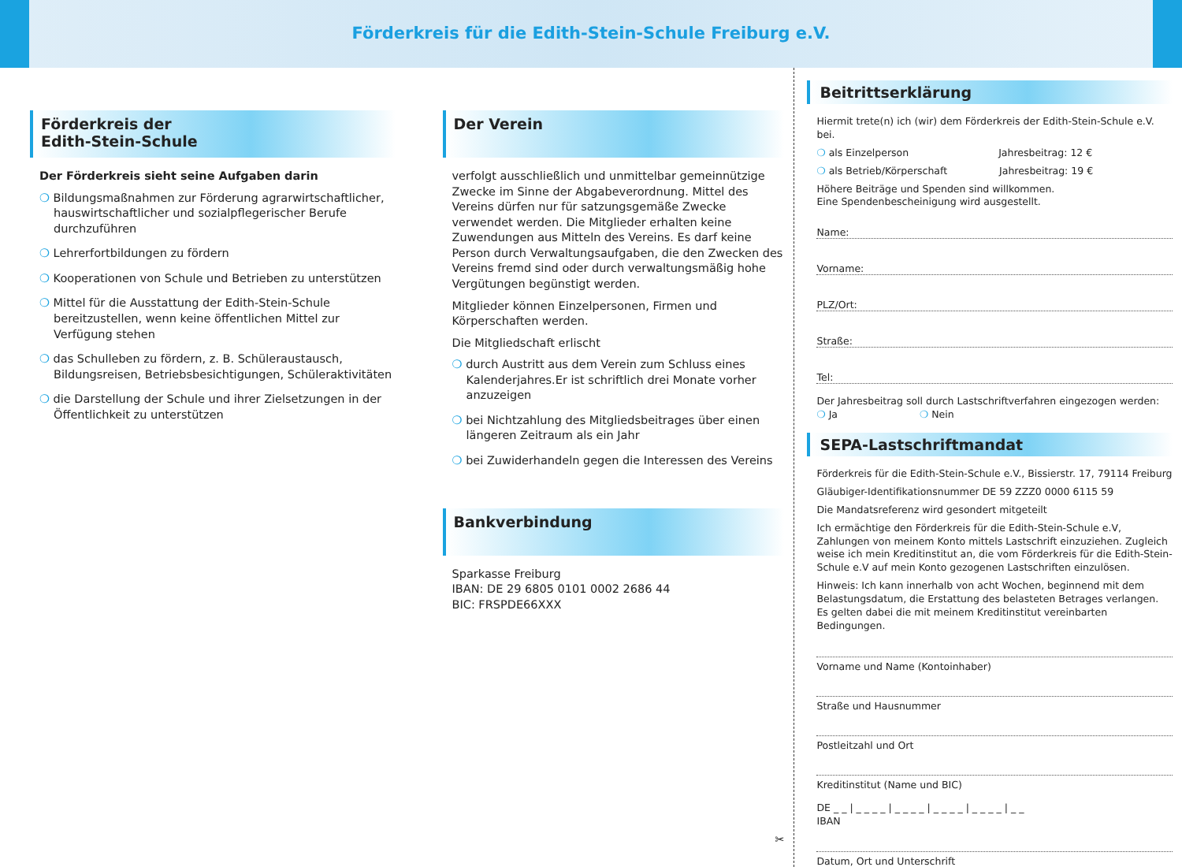Förderkreis für die Edith-Stein-Schule Freiburg e.V.
Förderkreis der
Edith-Stein-Schule
Der Förderkreis sieht seine Aufgaben darin
❍ Bildungsmaßnahmen zur Förderung agrarwirtschaftlicher, hauswirtschaftlicher und sozialpflegerischer Berufe durchzuführen
❍ Lehrerfortbildungen zu fördern
❍ Kooperationen von Schule und Betrieben zu unterstützen
❍ Mittel für die Ausstattung der Edith-Stein-Schule bereitzustellen, wenn keine öffentlichen Mittel zur Verfügung stehen
❍ das Schulleben zu fördern, z. B. Schüleraustausch, Bildungsreisen, Betriebsbesichtigungen, Schüleraktivitäten
❍ die Darstellung der Schule und ihrer Zielsetzungen in der Öffentlichkeit zu unterstützen
Der Verein
verfolgt ausschließlich und unmittelbar gemeinnützige Zwecke im Sinne der Abgabeverordnung. Mittel des Vereins dürfen nur für satzungsgemäße Zwecke verwendet werden. Die Mitglieder erhalten keine Zuwendungen aus Mitteln des Vereins. Es darf keine Person durch Verwaltungsaufgaben, die den Zwecken des Vereins fremd sind oder durch verwaltungsmäßig hohe Vergütungen begünstigt werden.
Mitglieder können Einzelpersonen, Firmen und Körperschaften werden.
Die Mitgliedschaft erlischt
❍ durch Austritt aus dem Verein zum Schluss eines Kalenderjahres.Er ist schriftlich drei Monate vorher anzuzeigen
❍ bei Nichtzahlung des Mitgliedsbeitrages über einen längeren Zeitraum als ein Jahr
❍ bei Zuwiderhandeln gegen die Interessen des Vereins
Bankverbindung
Sparkasse Freiburg
IBAN: DE 29 6805 0101 0002 2686 44
BIC: FRSPDE66XXX
✂
Beitrittserklärung
Hiermit trete(n) ich (wir) dem Förderkreis der Edith-Stein-Schule e.V. bei.
❍ als Einzelperson Jahresbeitrag: 12 €
❍ als Betrieb/Körperschaft Jahresbeitrag: 19 €
Höhere Beiträge und Spenden sind willkommen.
Eine Spendenbescheinigung wird ausgestellt.
Name:
Vorname:
PLZ/Ort:
Straße:
Tel:
Der Jahresbeitrag soll durch Lastschriftverfahren eingezogen werden:
❍ Ja ❍ Nein
SEPA-Lastschriftmandat
Förderkreis für die Edith-Stein-Schule e.V., Bissierstr. 17, 79114 Freiburg
Gläubiger-Identifikationsnummer DE 59 ZZZ0 0000 6115 59
Die Mandatsreferenz wird gesondert mitgeteilt
Ich ermächtige den Förderkreis für die Edith-Stein-Schule e.V, Zahlungen von meinem Konto mittels Lastschrift einzuziehen. Zugleich weise ich mein Kreditinstitut an, die vom Förderkreis für die Edith-Stein-Schule e.V auf mein Konto gezogenen Lastschriften einzulösen.
Hinweis: Ich kann innerhalb von acht Wochen, beginnend mit dem Belastungsdatum, die Erstattung des belasteten Betrages verlangen. Es gelten dabei die mit meinem Kreditinstitut vereinbarten Bedingungen.
Vorname und Name (Kontoinhaber)
Straße und Hausnummer
Postleitzahl und Ort
Kreditinstitut (Name und BIC)
DE _ _ | _ _ _ _ | _ _ _ _ | _ _ _ _ | _ _ _ _ | _ _
IBAN
Datum, Ort und Unterschrift